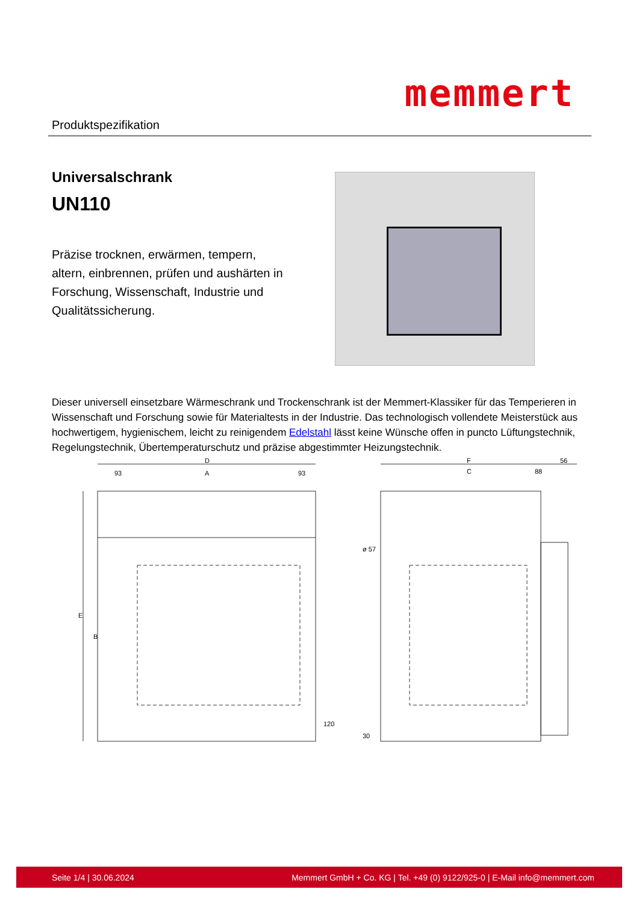Produktspezifikation
memmert
Universalschrank
UN110
Präzise trocknen, erwärmen, tempern, altern, einbrennen, prüfen und aushärten in Forschung, Wissenschaft, Industrie und Qualitätssicherung.
Dieser universell einsetzbare Wärmeschrank und Trockenschrank ist der Memmert-Klassiker für das Temperieren in Wissenschaft und Forschung sowie für Materialtests in der Industrie. Das technologisch vollendete Meisterstück aus hochwertigem, hygienischem, leicht zu reinigendem Edelstahl lässt keine Wünsche offen in puncto Lüftungstechnik, Regelungstechnik, Übertemperaturschutz und präzise abgestimmter Heizungstechnik.
D
93
A
93
F
56
C
88
E
B
120
ø 57
30
Seite 1/4 | 30.06.2024 Memmert GmbH + Co. KG | Tel. +49 (0) 9122/925-0 | E-Mail info@memmert.com